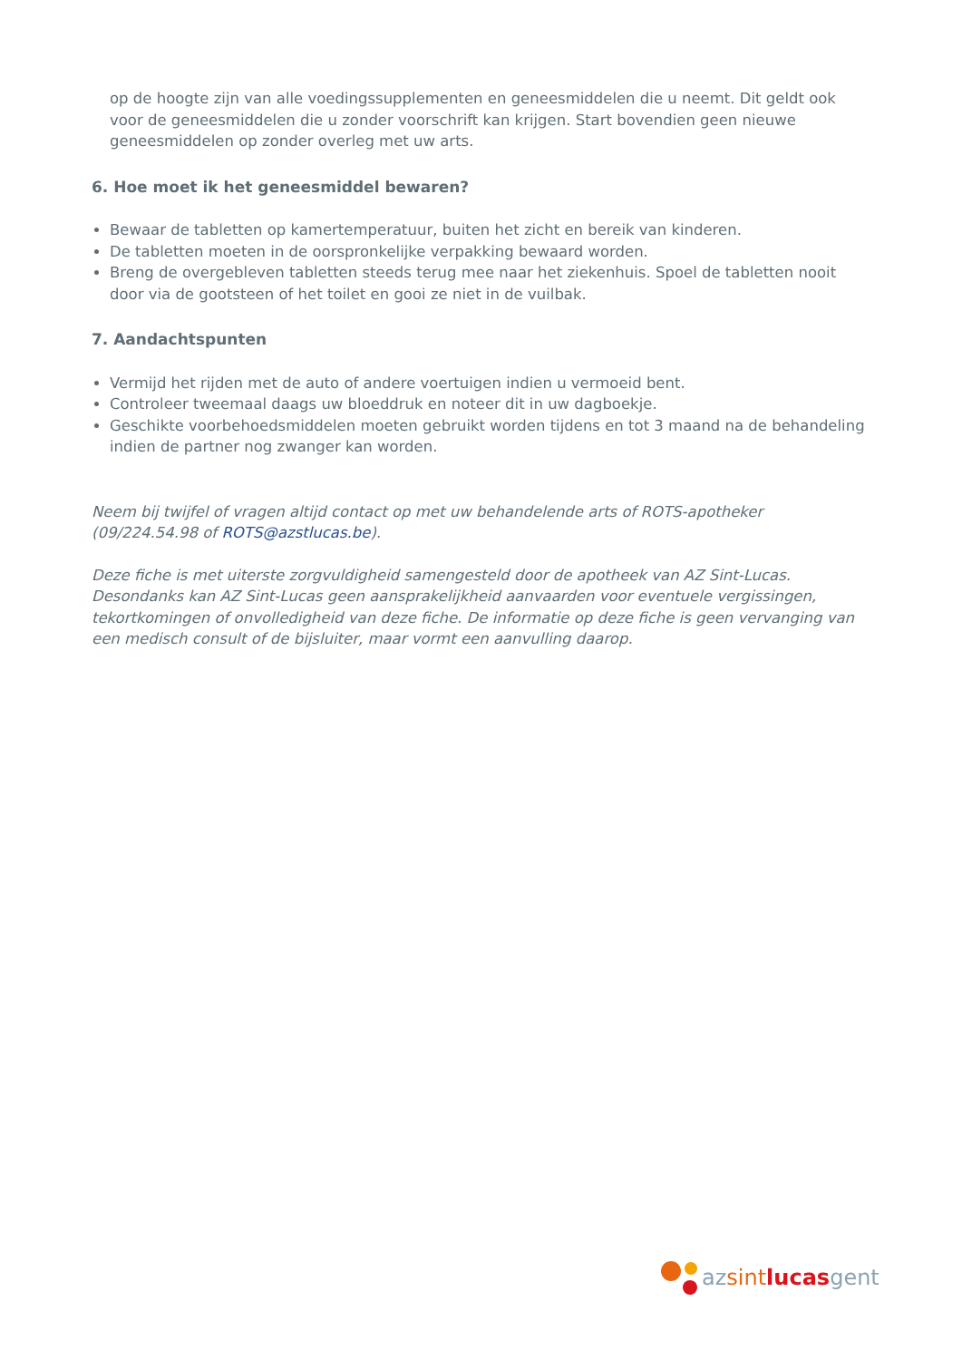op de hoogte zijn van alle voedingssupplementen en geneesmiddelen die u neemt. Dit geldt ook voor de geneesmiddelen die u zonder voorschrift kan krijgen. Start bovendien geen nieuwe geneesmiddelen op zonder overleg met uw arts.
6. Hoe moet ik het geneesmiddel bewaren?
Bewaar de tabletten op kamertemperatuur, buiten het zicht en bereik van kinderen.
De tabletten moeten in de oorspronkelijke verpakking bewaard worden.
Breng de overgebleven tabletten steeds terug mee naar het ziekenhuis. Spoel de tabletten nooit door via de gootsteen of het toilet en gooi ze niet in de vuilbak.
7. Aandachtspunten
Vermijd het rijden met de auto of andere voertuigen indien u vermoeid bent.
Controleer tweemaal daags uw bloeddruk en noteer dit in uw dagboekje.
Geschikte voorbehoedsmiddelen moeten gebruikt worden tijdens en tot 3 maand na de behandeling indien de partner nog zwanger kan worden.
Neem bij twijfel of vragen altijd contact op met uw behandelende arts of ROTS-apotheker (09/224.54.98 of ROTS@azstlucas.be).
Deze fiche is met uiterste zorgvuldigheid samengesteld door de apotheek van AZ Sint-Lucas. Desondanks kan AZ Sint-Lucas geen aansprakelijkheid aanvaarden voor eventuele vergissingen, tekortkomingen of onvolledigheid van deze fiche. De informatie op deze fiche is geen vervanging van een medisch consult of de bijsluiter, maar vormt een aanvulling daarop.
az sint lucas gent